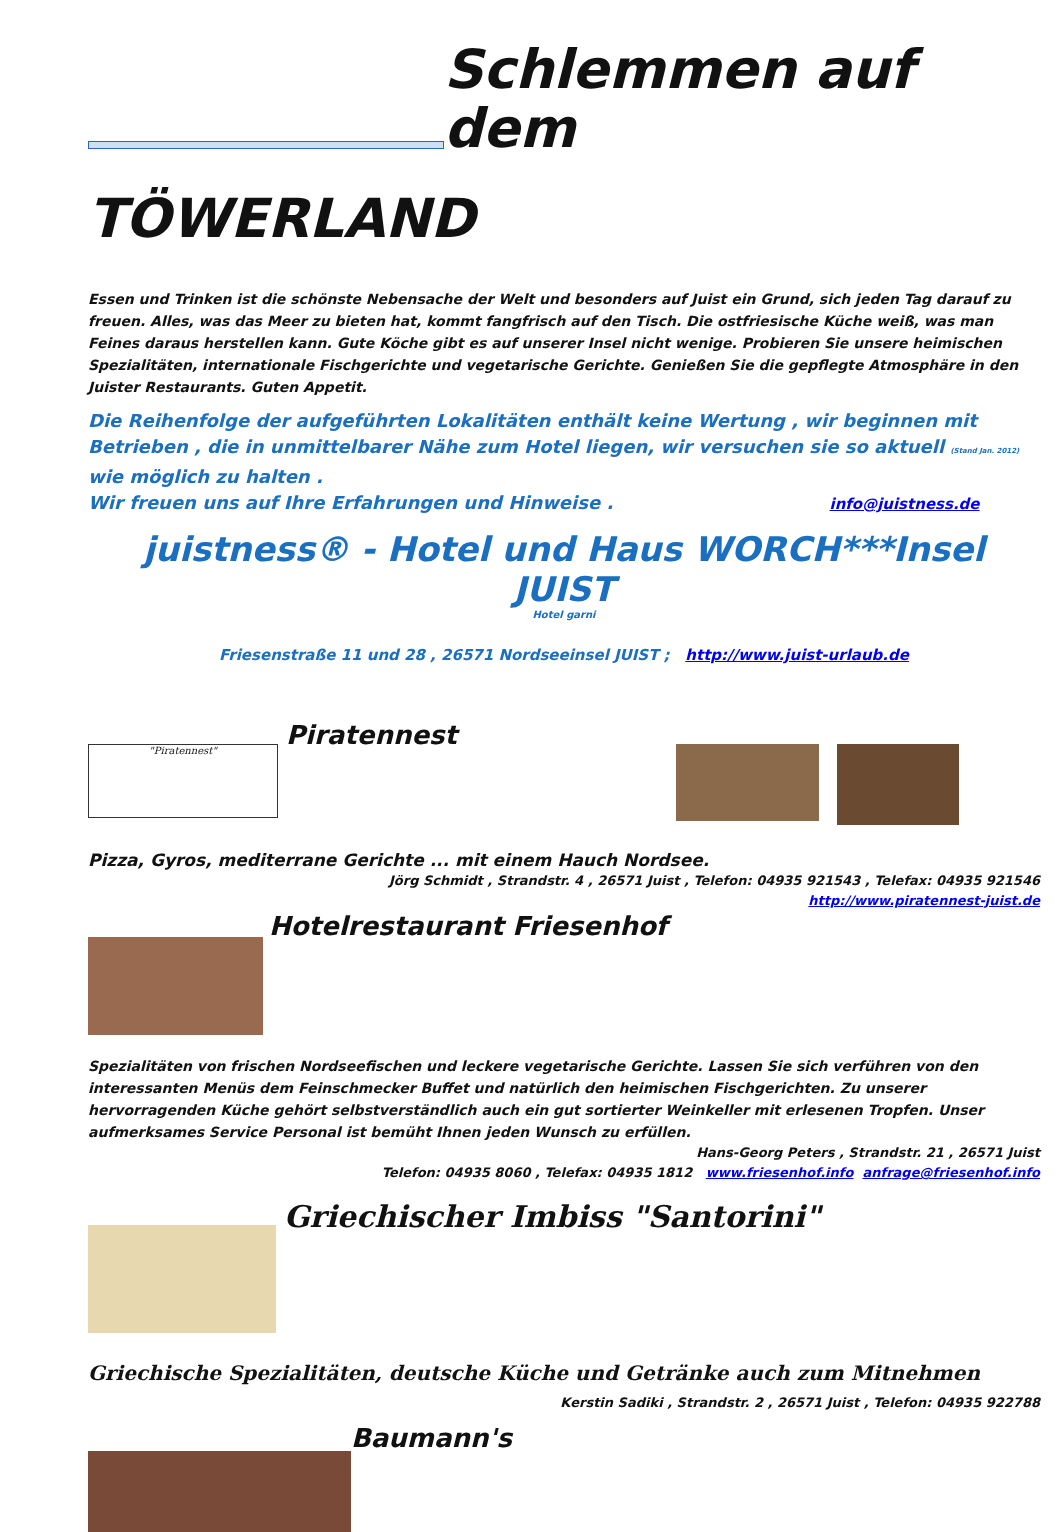Schlemmen auf dem
TÖWERLAND
Essen und Trinken ist die schönste Nebensache der Welt und besonders auf Juist ein Grund, sich jeden Tag darauf zu freuen. Alles, was das Meer zu bieten hat, kommt fangfrisch auf den Tisch. Die ostfriesische Küche weiß, was man Feines daraus herstellen kann. Gute Köche gibt es auf unserer Insel nicht wenige. Probieren Sie unsere heimischen Spezialitäten, internationale Fischgerichte und vegetarische Gerichte. Genießen Sie die gepflegte Atmosphäre in den Juister Restaurants. Guten Appetit.
Die Reihenfolge der aufgeführten Lokalitäten enthält keine Wertung , wir beginnen mit Betrieben , die in unmittelbarer Nähe zum Hotel liegen, wir versuchen sie so aktuell (Stand Jan. 2012) wie möglich zu halten .
Wir freuen uns auf Ihre Erfahrungen und Hinweise . info@juistness.de
juistness® - Hotel und Haus WORCH***Insel JUIST
Hotel garni
Friesenstraße 11 und 28 , 26571 Nordseeinsel JUIST ; http://www.juist-urlaub.de
"Piratennest"
Piratennest
Pizza, Gyros, mediterrane Gerichte ... mit einem Hauch Nordsee.
Jörg Schmidt , Strandstr. 4 , 26571 Juist , Telefon: 04935 921543 , Telefax: 04935 921546
http://www.piratennest-juist.de
Hotelrestaurant Friesenhof
Spezialitäten von frischen Nordseefischen und leckere vegetarische Gerichte. Lassen Sie sich verführen von den interessanten Menüs dem Feinschmecker Buffet und natürlich den heimischen Fischgerichten. Zu unserer hervorragenden Küche gehört selbstverständlich auch ein gut sortierter Weinkeller mit erlesenen Tropfen. Unser aufmerksames Service Personal ist bemüht Ihnen jeden Wunsch zu erfüllen.
Hans-Georg Peters , Strandstr. 21 , 26571 Juist
Telefon: 04935 8060 , Telefax: 04935 1812 www.friesenhof.info anfrage@friesenhof.info
Griechischer Imbiss "Santorini"
Griechische Spezialitäten, deutsche Küche und Getränke auch zum Mitnehmen
Kerstin Sadiki , Strandstr. 2 , 26571 Juist , Telefon: 04935 922788
Baumann's